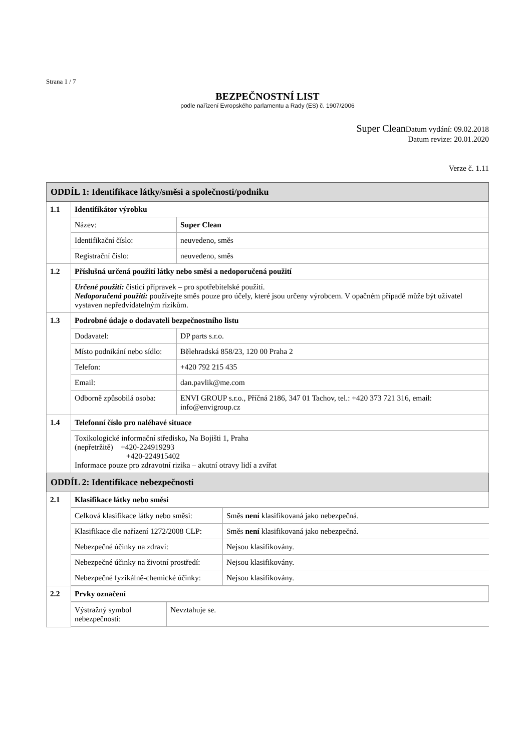Strana 1 / 7
BEZPEČNOSTNÍ LIST
podle nařízení Evropského parlamentu a Rady (ES) č. 1907/2006
Super Clean Datum vydání: 09.02.2018
Datum revize: 20.01.2020
Verze č. 1.11
| ODDÍL 1: Identifikace látky/směsi a společnosti/podniku | | |
| 1.1 | Identifikátor výrobku | |
| | Název: | Super Clean |
| | Identifikační číslo: | neuvedeno, směs |
| | Registrační číslo: | neuvedeno, směs |
| 1.2 | Příslušná určená použití látky nebo směsi a nedoporučená použití | |
| | Určené použití: čisticí přípravek – pro spotřebitelské použití. Nedoporučená použití: používejte směs pouze pro účely, které jsou určeny výrobcem. V opačném případě může být uživatel vystaven nepředvídatelným rizikům. | |
| 1.3 | Podrobné údaje o dodavateli bezpečnostního listu | |
| | Dodavatel: | DP parts s.r.o. |
| | Místo podnikání nebo sídlo: | Bělehradská 858/23, 120 00 Praha 2 |
| | Telefon: | +420 792 215 435 |
| | Email: | dan.pavlik@me.com |
| | Odborně způsobilá osoba: | ENVI GROUP s.r.o., Příčná 2186, 347 01 Tachov, tel.: +420 373 721 316, email: info@envigroup.cz |
| 1.4 | Telefonní číslo pro naléhavé situace | |
| | Toxikologické informační středisko , Na Bojišti 1, Praha (nepřetržitě) +420-224919293 +420-224915402 Informace pouze pro zdravotní rizika – akutní otravy lidí a zvířat | |
| ODDÍL 2: Identifikace nebezpečnosti | | |
| 2.1 | Klasifikace látky nebo směsi | |
| | / Celková klasifikace látky nebo směsi: / Směs není klasifikovaná jako nebezpečná. / / Klasifikace dle nařízení 1272/2008 CLP: / Směs není klasifikovaná jako nebezpečná. / / Nebezpečné účinky na zdraví: / Nejsou klasifikovány. / / Nebezpečné účinky na životní prostředí: / Nejsou klasifikovány. / / Nebezpečné fyzikálně-chemické účinky: / Nejsou klasifikovány. / | |
| 2.2 | Prvky označení | |
| | / Výstražný symbol nebezpečnosti: / Nevztahuje se. / | |